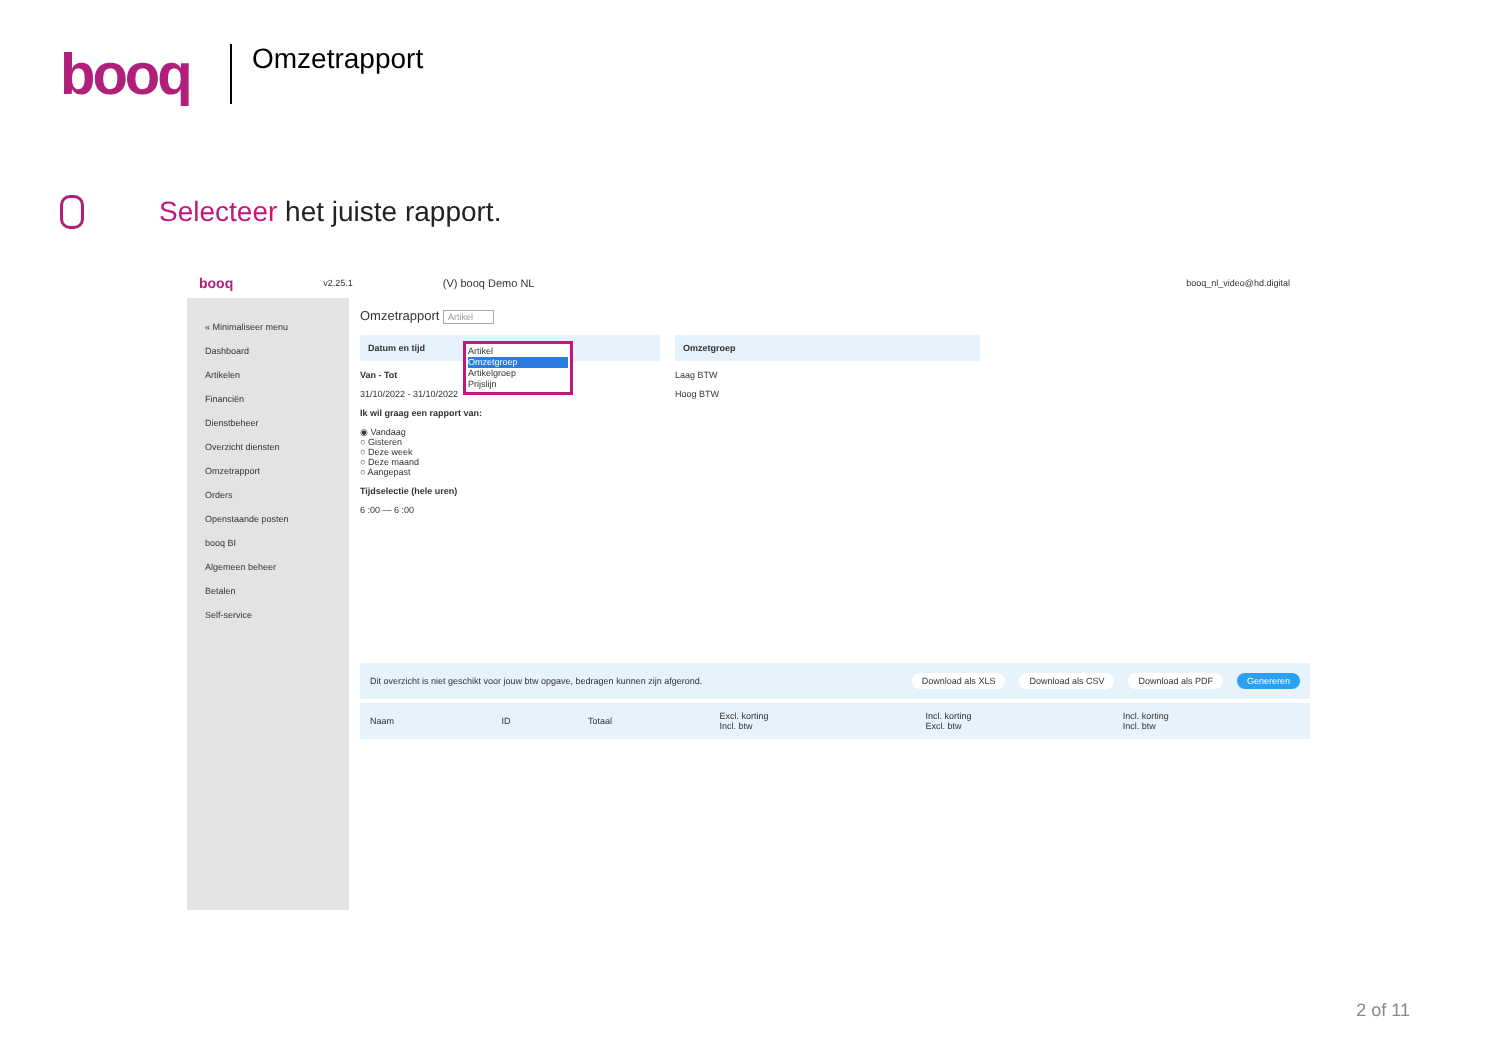booq
Omzetrapport
Selecteer het juiste rapport.
booq v2.25.1 (V) booq Demo NL booq_nl_video@hd.digital
« Minimaliseer menu
Dashboard
Artikelen
Financiën
Dienstbeheer
Overzicht diensten
Omzetrapport
Orders
Openstaande posten
booq BI
Algemeen beheer
Betalen
Self-service
Omzetrapport Artikel
Artikel
Omzetgroep
Artikelgroep
Prijslijn
Datum en tijd
Van - Tot
31/10/2022 - 31/10/2022
Ik wil graag een rapport van:
◉ Vandaag
○ Gisteren
○ Deze week
○ Deze maand
○ Aangepast
Tijdselectie (hele uren)
6 :00 — 6 :00
Omzetgroep
Laag BTW
Hoog BTW
Dit overzicht is niet geschikt voor jouw btw opgave, bedragen kunnen zijn afgerond. Download als XLS Download als CSV Download als PDF Genereren
| Naam | ID | Totaal | Excl. korting Incl. btw | Incl. korting Excl. btw | Incl. korting Incl. btw |
| --- | --- | --- | --- | --- | --- |
2 of 11